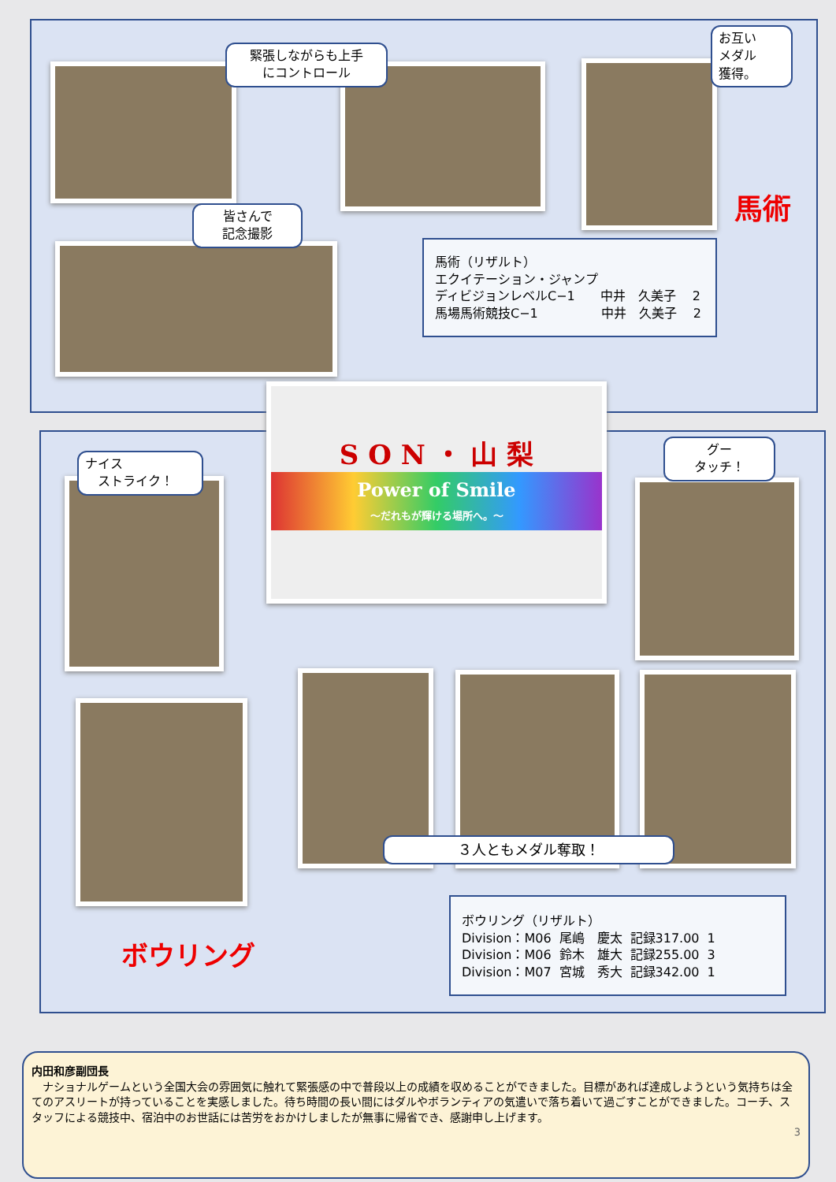緊張しながらも上手
にコントロール
お互い
メダル
獲得。
皆さんで
記念撮影
馬術
馬術（リザルト）
エクイテーション・ジャンプ
ディビジョンレベルC−1　　中井　久美子　 2
馬場馬術競技C−1　　　　　中井　久美子　 2
S O N ・ 山 梨
Power of Smile
〜だれもが輝ける場所へ。〜
ナイス
　ストライク！
グー
タッチ！
３人ともメダル奪取！
ボウリング
ボウリング（リザルト）
| Division：M06 | 尾嶋 慶太 | 記録317.00 | 1 |
| Division：M06 | 鈴木 雄大 | 記録255.00 | 3 |
| Division：M07 | 宮城 秀大 | 記録342.00 | 1 |
内田和彦副団長
　ナショナルゲームという全国大会の雰囲気に触れて緊張感の中で普段以上の成績を収めることができました。目標があれば達成しようという気持ちは全てのアスリートが持っていることを実感しました。待ち時間の長い間にはダルやボランティアの気遣いで落ち着いて過ごすことができました。コーチ、スタッフによる競技中、宿泊中のお世話には苦労をおかけしましたが無事に帰省でき、感謝申し上げます。
3